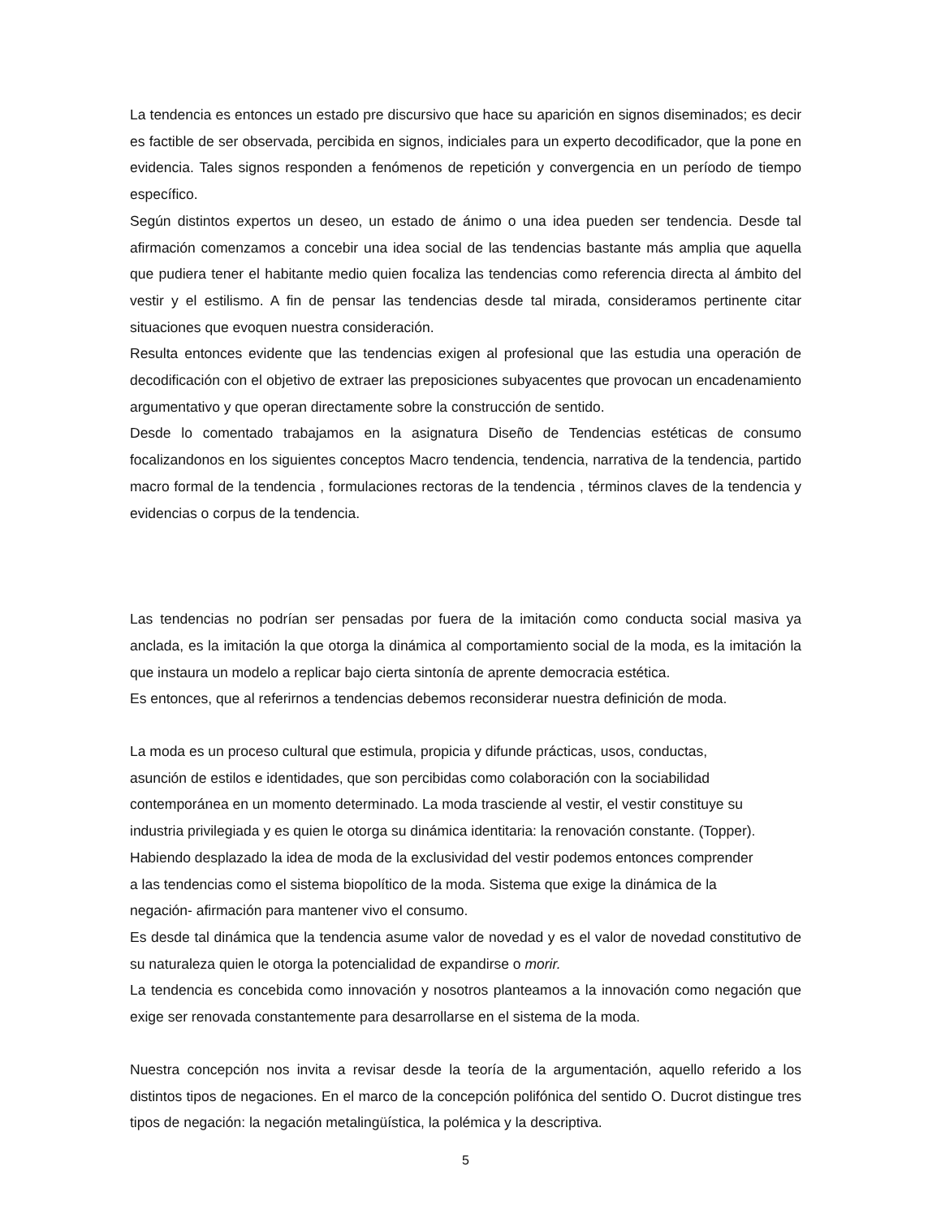La tendencia es entonces un estado pre discursivo que hace su aparición en signos diseminados; es decir es factible de ser observada, percibida en signos, indiciales para un experto decodificador, que la pone en evidencia. Tales signos responden a fenómenos de repetición y convergencia en un período de tiempo específico.
Según distintos expertos un deseo, un estado de ánimo o una idea pueden ser tendencia. Desde tal afirmación comenzamos a concebir una idea social de las tendencias bastante más amplia que aquella que pudiera tener el habitante medio quien focaliza las tendencias como referencia directa al ámbito del vestir y el estilismo. A fin de pensar las tendencias desde tal mirada, consideramos pertinente citar situaciones que evoquen nuestra consideración.
Resulta entonces evidente que las tendencias exigen al profesional que las estudia una operación de decodificación con el objetivo de extraer las preposiciones subyacentes que provocan un encadenamiento argumentativo y que operan directamente sobre la construcción de sentido.
Desde lo comentado trabajamos en la asignatura Diseño de Tendencias estéticas de consumo focalizandonos en los siguientes conceptos Macro tendencia, tendencia, narrativa de la tendencia, partido macro formal de la tendencia , formulaciones rectoras de la tendencia , términos claves de la tendencia y evidencias o corpus de la tendencia.
Las tendencias no podrían ser pensadas por fuera de la imitación como conducta social masiva ya anclada, es la imitación la que otorga la dinámica al comportamiento social de la moda, es la imitación la que instaura un modelo a replicar bajo cierta sintonía de aprente democracia estética.
Es entonces, que al referirnos a tendencias debemos reconsiderar nuestra definición de moda.
La moda es un proceso cultural que estimula, propicia y difunde prácticas, usos, conductas,
asunción de estilos e identidades, que son percibidas como colaboración con la sociabilidad
contemporánea en un momento determinado. La moda trasciende al vestir, el vestir constituye su
industria privilegiada y es quien le otorga su dinámica identitaria: la renovación constante. (Topper).
Habiendo desplazado la idea de moda de la exclusividad del vestir podemos entonces comprender
a las tendencias como el sistema biopolítico de la moda. Sistema que exige la dinámica de la
negación- afirmación para mantener vivo el consumo.
Es desde tal dinámica que la tendencia asume valor de novedad y es el valor de novedad constitutivo de su naturaleza quien le otorga la potencialidad de expandirse o morir.
La tendencia es concebida como innovación y nosotros planteamos a la innovación como negación que exige ser renovada constantemente para desarrollarse en el sistema de la moda.
Nuestra concepción nos invita a revisar desde la teoría de la argumentación, aquello referido a los distintos tipos de negaciones. En el marco de la concepción polifónica del sentido O. Ducrot distingue tres tipos de negación: la negación metalingüística, la polémica y la descriptiva.
5